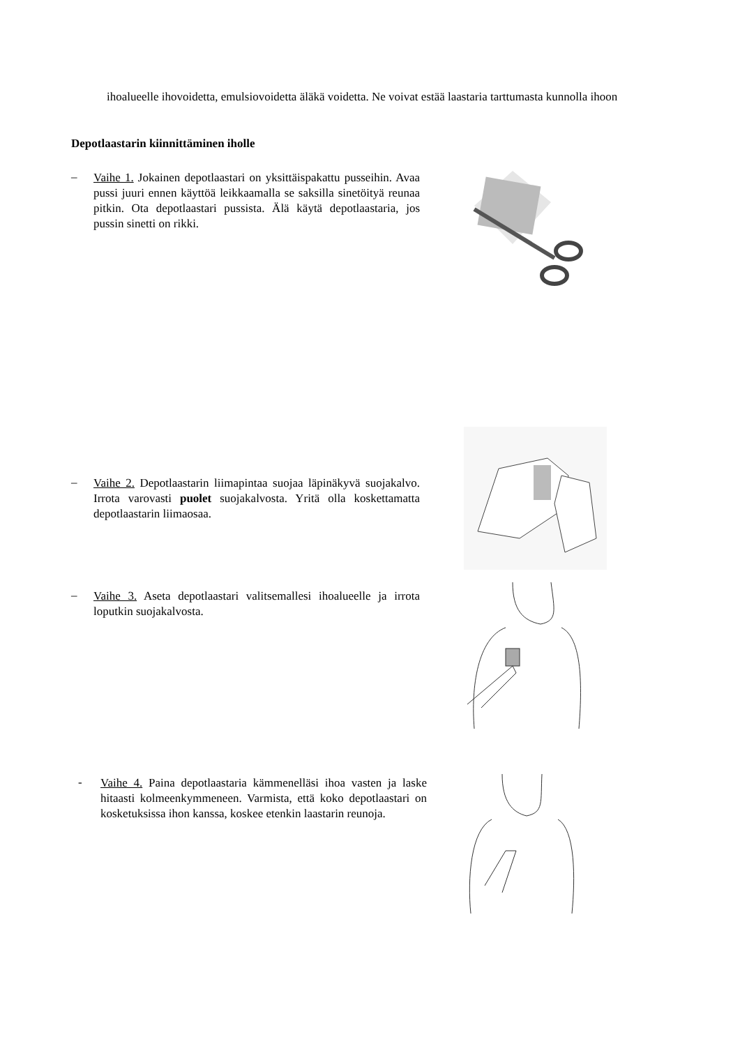ihoalueelle ihovoidetta, emulsiovoidetta äläkä voidetta. Ne voivat estää laastaria tarttumasta kunnolla ihoon
Depotlaastarin kiinnittäminen iholle
–
Vaihe 1. Jokainen depotlaastari on yksittäispakattu pusseihin. Avaa pussi juuri ennen käyttöä leikkaamalla se saksilla sinetöityä reunaa pitkin. Ota depotlaastari pussista. Älä käytä depotlaastaria, jos pussin sinetti on rikki.
–
Vaihe 2. Depotlaastarin liimapintaa suojaa läpinäkyvä suojakalvo. Irrota varovasti puolet suojakalvosta. Yritä olla koskettamatta depotlaastarin liimaosaa.
–
Vaihe 3. Aseta depotlaastari valitsemallesi ihoalueelle ja irrota loputkin suojakalvosta.
-
Vaihe 4. Paina depotlaastaria kämmenelläsi ihoa vasten ja laske hitaasti kolmeenkymmeneen. Varmista, että koko depotlaastari on kosketuksissa ihon kanssa, koskee etenkin laastarin reunoja.